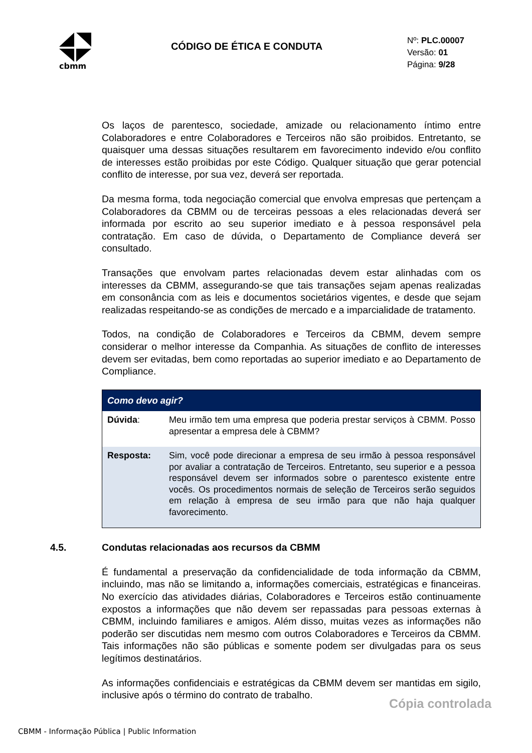cbmm
CÓDIGO DE ÉTICA E CONDUTA
Nº: PLC.00007
Versão: 01
Página: 9/28
Os laços de parentesco, sociedade, amizade ou relacionamento íntimo entre Colaboradores e entre Colaboradores e Terceiros não são proibidos. Entretanto, se quaisquer uma dessas situações resultarem em favorecimento indevido e/ou conflito de interesses estão proibidas por este Código. Qualquer situação que gerar potencial conflito de interesse, por sua vez, deverá ser reportada.
Da mesma forma, toda negociação comercial que envolva empresas que pertençam a Colaboradores da CBMM ou de terceiras pessoas a eles relacionadas deverá ser informada por escrito ao seu superior imediato e à pessoa responsável pela contratação. Em caso de dúvida, o Departamento de Compliance deverá ser consultado.
Transações que envolvam partes relacionadas devem estar alinhadas com os interesses da CBMM, assegurando-se que tais transações sejam apenas realizadas em consonância com as leis e documentos societários vigentes, e desde que sejam realizadas respeitando-se as condições de mercado e a imparcialidade de tratamento.
Todos, na condição de Colaboradores e Terceiros da CBMM, devem sempre considerar o melhor interesse da Companhia. As situações de conflito de interesses devem ser evitadas, bem como reportadas ao superior imediato e ao Departamento de Compliance.
| Como devo agir? | |
| --- | --- |
| Dúvida : | Meu irmão tem uma empresa que poderia prestar serviços à CBMM. Posso apresentar a empresa dele à CBMM? |
| Resposta: | Sim, você pode direcionar a empresa de seu irmão à pessoa responsável por avaliar a contratação de Terceiros. Entretanto, seu superior e a pessoa responsável devem ser informados sobre o parentesco existente entre vocês. Os procedimentos normais de seleção de Terceiros serão seguidos em relação à empresa de seu irmão para que não haja qualquer favorecimento. |
4.5. Condutas relacionadas aos recursos da CBMM
É fundamental a preservação da confidencialidade de toda informação da CBMM, incluindo, mas não se limitando a, informações comerciais, estratégicas e financeiras. No exercício das atividades diárias, Colaboradores e Terceiros estão continuamente expostos a informações que não devem ser repassadas para pessoas externas à CBMM, incluindo familiares e amigos. Além disso, muitas vezes as informações não poderão ser discutidas nem mesmo com outros Colaboradores e Terceiros da CBMM. Tais informações não são públicas e somente podem ser divulgadas para os seus legítimos destinatários.
As informações confidenciais e estratégicas da CBMM devem ser mantidas em sigilo, inclusive após o término do contrato de trabalho.
Cópia controlada
CBMM - Informação Pública | Public Information